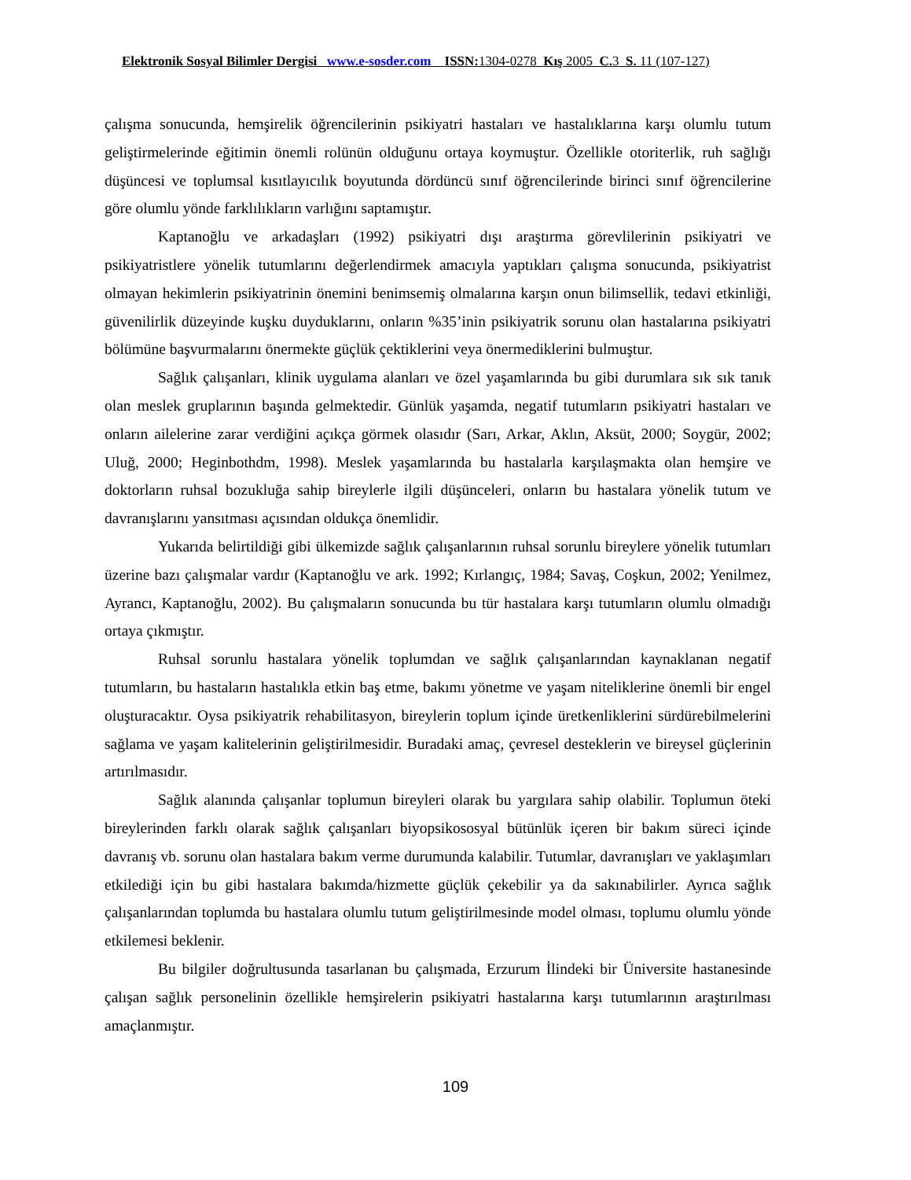Elektronik Sosyal Bilimler Dergisi www.e-sosder.com ISSN: 1304-0278 Kış 2005 C. 3 S. 11 (107-127)
çalışma sonucunda, hemşirelik öğrencilerinin psikiyatri hastaları ve hastalıklarına karşı olumlu tutum geliştirmelerinde eğitimin önemli rolünün olduğunu ortaya koymuştur. Özellikle otoriterlik, ruh sağlığı düşüncesi ve toplumsal kısıtlayıcılık boyutunda dördüncü sınıf öğrencilerinde birinci sınıf öğrencilerine göre olumlu yönde farklılıkların varlığını saptamıştır.
Kaptanoğlu ve arkadaşları (1992) psikiyatri dışı araştırma görevlilerinin psikiyatri ve psikiyatristlere yönelik tutumlarını değerlendirmek amacıyla yaptıkları çalışma sonucunda, psikiyatrist olmayan hekimlerin psikiyatrinin önemini benimsemiş olmalarına karşın onun bilimsellik, tedavi etkinliği, güvenilirlik düzeyinde kuşku duyduklarını, onların %35’inin psikiyatrik sorunu olan hastalarına psikiyatri bölümüne başvurmalarını önermekte güçlük çektiklerini veya önermediklerini bulmuştur.
Sağlık çalışanları, klinik uygulama alanları ve özel yaşamlarında bu gibi durumlara sık sık tanık olan meslek gruplarının başında gelmektedir. Günlük yaşamda, negatif tutumların psikiyatri hastaları ve onların ailelerine zarar verdiğini açıkça görmek olasıdır (Sarı, Arkar, Aklın, Aksüt, 2000; Soygür, 2002; Uluğ, 2000; Heginbothdm, 1998). Meslek yaşamlarında bu hastalarla karşılaşmakta olan hemşire ve doktorların ruhsal bozukluğa sahip bireylerle ilgili düşünceleri, onların bu hastalara yönelik tutum ve davranışlarını yansıtması açısından oldukça önemlidir.
Yukarıda belirtildiği gibi ülkemizde sağlık çalışanlarının ruhsal sorunlu bireylere yönelik tutumları üzerine bazı çalışmalar vardır (Kaptanoğlu ve ark. 1992; Kırlangıç, 1984; Savaş, Coşkun, 2002; Yenilmez, Ayrancı, Kaptanoğlu, 2002). Bu çalışmaların sonucunda bu tür hastalara karşı tutumların olumlu olmadığı ortaya çıkmıştır.
Ruhsal sorunlu hastalara yönelik toplumdan ve sağlık çalışanlarından kaynaklanan negatif tutumların, bu hastaların hastalıkla etkin baş etme, bakımı yönetme ve yaşam niteliklerine önemli bir engel oluşturacaktır. Oysa psikiyatrik rehabilitasyon, bireylerin toplum içinde üretkenliklerini sürdürebilmelerini sağlama ve yaşam kalitelerinin geliştirilmesidir. Buradaki amaç, çevresel desteklerin ve bireysel güçlerinin artırılmasıdır.
Sağlık alanında çalışanlar toplumun bireyleri olarak bu yargılara sahip olabilir. Toplumun öteki bireylerinden farklı olarak sağlık çalışanları biyopsikososyal bütünlük içeren bir bakım süreci içinde davranış vb. sorunu olan hastalara bakım verme durumunda kalabilir. Tutumlar, davranışları ve yaklaşımları etkilediği için bu gibi hastalara bakımda/hizmette güçlük çekebilir ya da sakınabilirler. Ayrıca sağlık çalışanlarından toplumda bu hastalara olumlu tutum geliştirilmesinde model olması, toplumu olumlu yönde etkilemesi beklenir.
Bu bilgiler doğrultusunda tasarlanan bu çalışmada, Erzurum İlindeki bir Üniversite hastanesinde çalışan sağlık personelinin özellikle hemşirelerin psikiyatri hastalarına karşı tutumlarının araştırılması amaçlanmıştır.
109